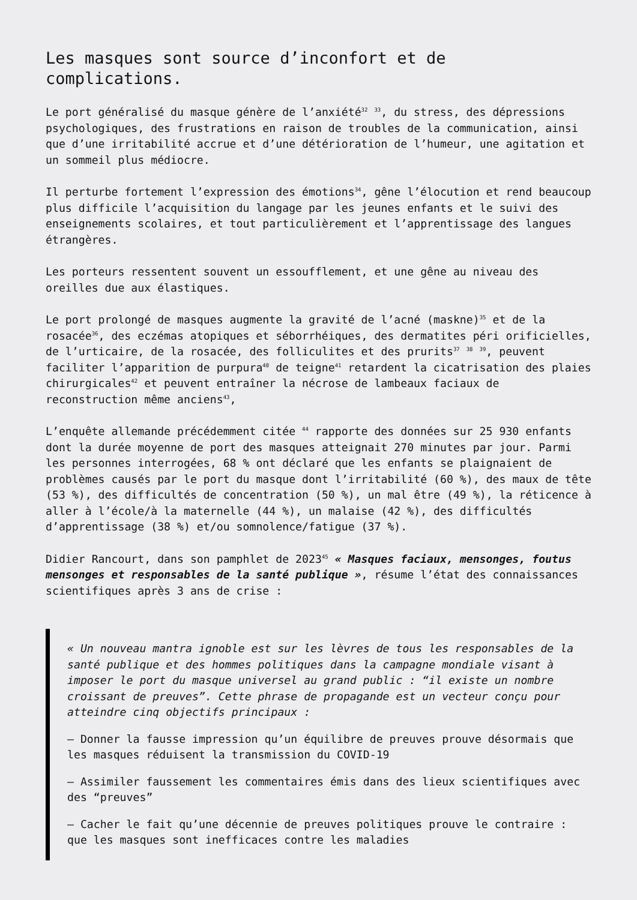Les masques sont source d’inconfort et de complications.
Le port généralisé du masque génère de l’anxiété<sup>32</sup> <sup>33</sup>, du stress, des dépressions psychologiques, des frustrations en raison de troubles de la communication, ainsi que d’une irritabilité accrue et d’une détérioration de l’humeur, une agitation et un sommeil plus médiocre.
Il perturbe fortement l’expression des émotions<sup>34</sup>, gêne l’élocution et rend beaucoup plus difficile l’acquisition du langage par les jeunes enfants et le suivi des enseignements scolaires, et tout particulièrement et l’apprentissage des langues étrangères.
Les porteurs ressentent souvent un essoufflement, et une gêne au niveau des oreilles due aux élastiques.
Le port prolongé de masques augmente la gravité de l’acné (maskne)<sup>35</sup> et de la rosacée<sup>36</sup>, des eczémas atopiques et séborrhéiques, des dermatites péri orificielles, de l’urticaire, de la rosacée, des folliculites et des prurits<sup>37</sup> <sup>38</sup> <sup>39</sup>, peuvent faciliter l’apparition de purpura<sup>40</sup> de teigne<sup>41</sup> retardent la cicatrisation des plaies chirurgicales<sup>42</sup> et peuvent entraîner la nécrose de lambeaux faciaux de reconstruction même anciens<sup>43</sup>,
L’enquête allemande précédemment citée <sup>44</sup> rapporte des données sur 25 930 enfants dont la durée moyenne de port des masques atteignait 270 minutes par jour. Parmi les personnes interrogées, 68 % ont déclaré que les enfants se plaignaient de problèmes causés par le port du masque dont l’irritabilité (60 %), des maux de tête (53 %), des difficultés de concentration (50 %), un mal être (49 %), la réticence à aller à l’école/à la maternelle (44 %), un malaise (42 %), des difficultés d’apprentissage (38 %) et/ou somnolence/fatigue (37 %).
Didier Rancourt, dans son pamphlet de 2023<sup>45</sup> « Masques faciaux, mensonges, foutus mensonges et responsables de la santé publique », résume l’état des connaissances scientifiques après 3 ans de crise :
« Un nouveau mantra ignoble est sur les lèvres de tous les responsables de la santé publique et des hommes politiques dans la campagne mondiale visant à imposer le port du masque universel au grand public : “il existe un nombre croissant de preuves”. Cette phrase de propagande est un vecteur conçu pour atteindre cinq objectifs principaux :
– Donner la fausse impression qu’un équilibre de preuves prouve désormais que les masques réduisent la transmission du COVID-19
– Assimiler faussement les commentaires émis dans des lieux scientifiques avec des “preuves”
– Cacher le fait qu’une décennie de preuves politiques prouve le contraire : que les masques sont inefficaces contre les maladies